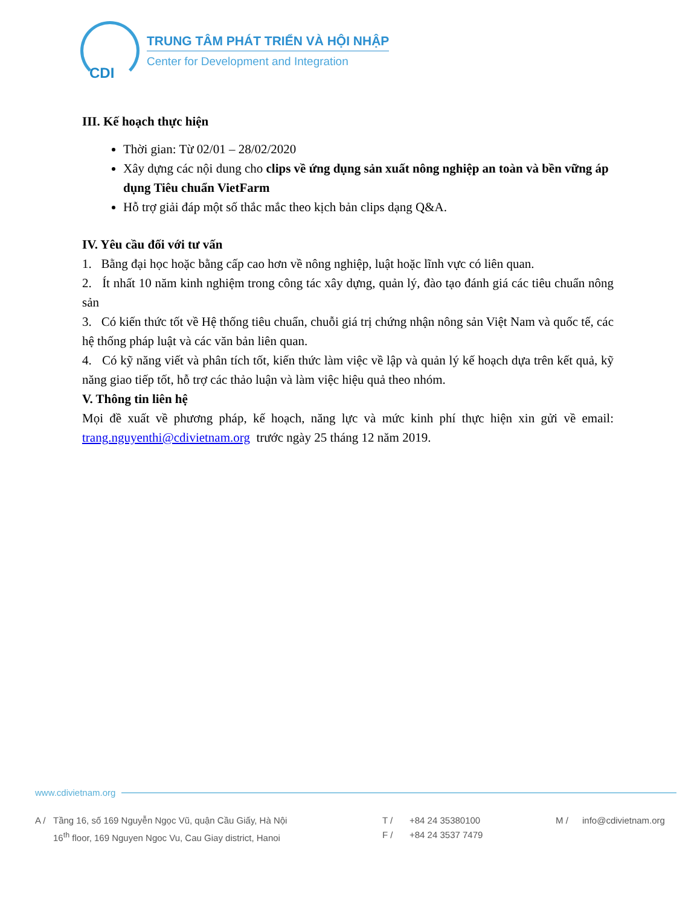CDI
TRUNG TÂM PHÁT TRIỂN VÀ HỘI NHẬP
Center for Development and Integration
III. Kế hoạch thực hiện
Thời gian: Từ 02/01 – 28/02/2020
Xây dựng các nội dung cho clips về ứng dụng sản xuất nông nghiệp an toàn và bền vững áp dụng Tiêu chuẩn VietFarm
Hỗ trợ giải đáp một số thắc mắc theo kịch bản clips dạng Q&A.
IV. Yêu cầu đối với tư vấn
1. Bằng đại học hoặc bằng cấp cao hơn về nông nghiệp, luật hoặc lĩnh vực có liên quan.
2. Ít nhất 10 năm kinh nghiệm trong công tác xây dựng, quản lý, đào tạo đánh giá các tiêu chuẩn nông sản
3. Có kiến thức tốt về Hệ thống tiêu chuẩn, chuỗi giá trị chứng nhận nông sản Việt Nam và quốc tế, các hệ thống pháp luật và các văn bản liên quan.
4. Có kỹ năng viết và phân tích tốt, kiến thức làm việc về lập và quản lý kế hoạch dựa trên kết quả, kỹ năng giao tiếp tốt, hỗ trợ các thảo luận và làm việc hiệu quả theo nhóm.
V. Thông tin liên hệ
Mọi đề xuất về phương pháp, kế hoạch, năng lực và mức kinh phí thực hiện xin gửi về email: trang.nguyenthi@cdivietnam.org trước ngày 25 tháng 12 năm 2019.
www.cdivietnam.org
A / Tầng 16, số 169 Nguyễn Ngọc Vũ, quận Cầu Giấy, Hà Nội
16<sup>th</sup> floor, 169 Nguyen Ngoc Vu, Cau Giay district, Hanoi
T /
F /
+84 24 35380100
+84 24 3537 7479
M / info@cdivietnam.org